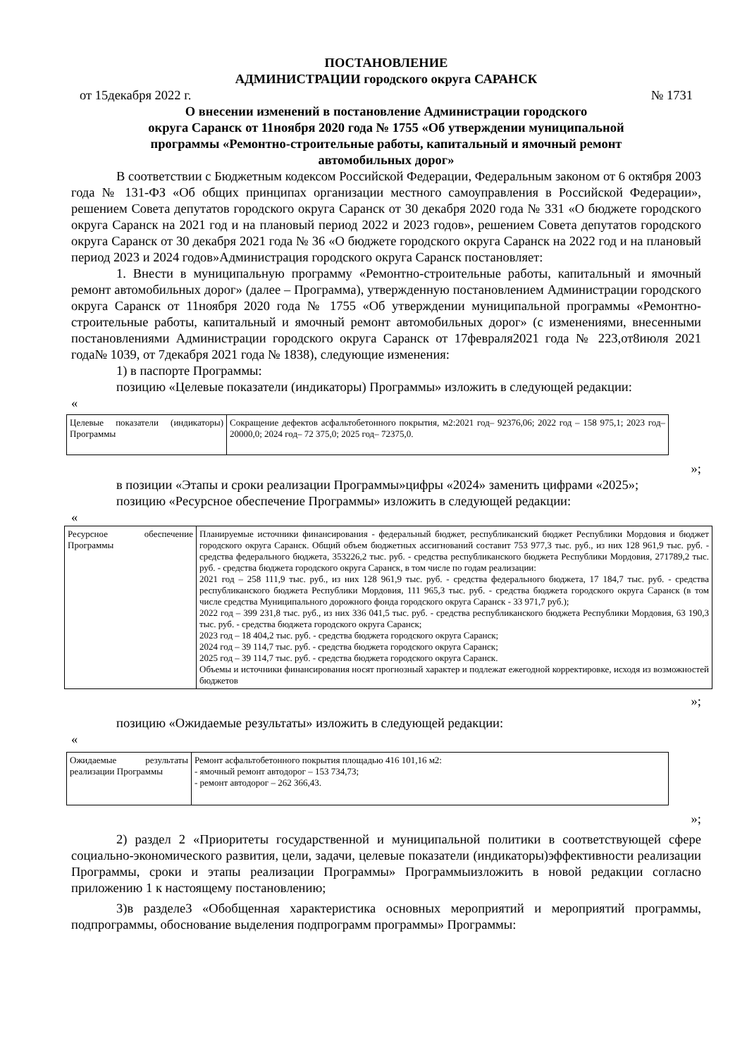ПОСТАНОВЛЕНИЕ
АДМИНИСТРАЦИИ городского округа САРАНСК
от 15декабря 2022 г. № 1731
О внесении изменений в постановление Администрации городского
округа Саранск от 11ноября 2020 года № 1755 «Об утверждении муниципальной
программы «Ремонтно-строительные работы, капитальный и ямочный ремонт
автомобильных дорог»
В соответствии с Бюджетным кодексом Российской Федерации, Федеральным законом от 6 октября 2003 года № 131-ФЗ «Об общих принципах организации местного самоуправления в Российской Федерации», решением Совета депутатов городского округа Саранск от 30 декабря 2020 года № 331 «О бюджете городского округа Саранск на 2021 год и на плановый период 2022 и 2023 годов», решением Совета депутатов городского округа Саранск от 30 декабря 2021 года № 36 «О бюджете городского округа Саранск на 2022 год и на плановый период 2023 и 2024 годов»Администрация городского округа Саранск постановляет:
1. Внести в муниципальную программу «Ремонтно-строительные работы, капитальный и ямочный ремонт автомобильных дорог» (далее – Программа), утвержденную постановлением Администрации городского округа Саранск от 11ноября 2020 года № 1755 «Об утверждении муниципальной программы «Ремонтно-строительные работы, капитальный и ямочный ремонт автомобильных дорог» (с изменениями, внесенными постановлениями Администрации городского округа Саранск от 17февраля2021 года № 223,от8июля 2021 года№ 1039, от 7декабря 2021 года № 1838), следующие изменения:
1) в паспорте Программы:
позицию «Целевые показатели (индикаторы) Программы» изложить в следующей редакции:
«
| Целевые показатели (индикаторы) Программы | Сокращение дефектов асфальтобетонного покрытия, м2:2021 год– 92376,06; 2022 год – 158 975,1; 2023 год–20000,0; 2024 год– 72 375,0; 2025 год– 72375,0. |
»;
в позиции «Этапы и сроки реализации Программы»цифры «2024» заменить цифрами «2025»;
позицию «Ресурсное обеспечение Программы» изложить в следующей редакции:
«
| Ресурсное обеспечение Программы | Планируемые источники финансирования - федеральный бюджет, республиканский бюджет Республики Мордовия и бюджет городского округа Саранск. Общий объем бюджетных ассигнований составит 753 977,3 тыс. руб., из них 128 961,9 тыс. руб. - средства федерального бюджета, 353226,2 тыс. руб. - средства республиканского бюджета Республики Мордовия, 271789,2 тыс. руб. - средства бюджета городского округа Саранск, в том числе по годам реализации: 2021 год – 258 111,9 тыс. руб., из них 128 961,9 тыс. руб. - средства федерального бюджета, 17 184,7 тыс. руб. - средства республиканского бюджета Республики Мордовия, 111 965,3 тыс. руб. - средства бюджета городского округа Саранск (в том числе средства Муниципального дорожного фонда городского округа Саранск - 33 971,7 руб.); 2022 год – 399 231,8 тыс. руб., из них 336 041,5 тыс. руб. - средства республиканского бюджета Республики Мордовия, 63 190,3 тыс. руб. - средства бюджета городского округа Саранск; 2023 год – 18 404,2 тыс. руб. - средства бюджета городского округа Саранск; 2024 год – 39 114,7 тыс. руб. - средства бюджета городского округа Саранск; 2025 год – 39 114,7 тыс. руб. - средства бюджета городского округа Саранск. Объемы и источники финансирования носят прогнозный характер и подлежат ежегодной корректировке, исходя из возможностей бюджетов |
»;
позицию «Ожидаемые результаты» изложить в следующей редакции:
«
| Ожидаемые результаты реализации Программы | Ремонт асфальтобетонного покрытия площадью 416 101,16 м2: - ямочный ремонт автодорог – 153 734,73; - ремонт автодорог – 262 366,43. |
»;
2) раздел 2 «Приоритеты государственной и муниципальной политики в соответствующей сфере социально-экономического развития, цели, задачи, целевые показатели (индикаторы)эффективности реализации Программы, сроки и этапы реализации Программы» Программыизложить в новой редакции согласно приложению 1 к настоящему постановлению;
3)в разделе3 «Обобщенная характеристика основных мероприятий и мероприятий программы, подпрограммы, обоснование выделения подпрограмм программы» Программы: